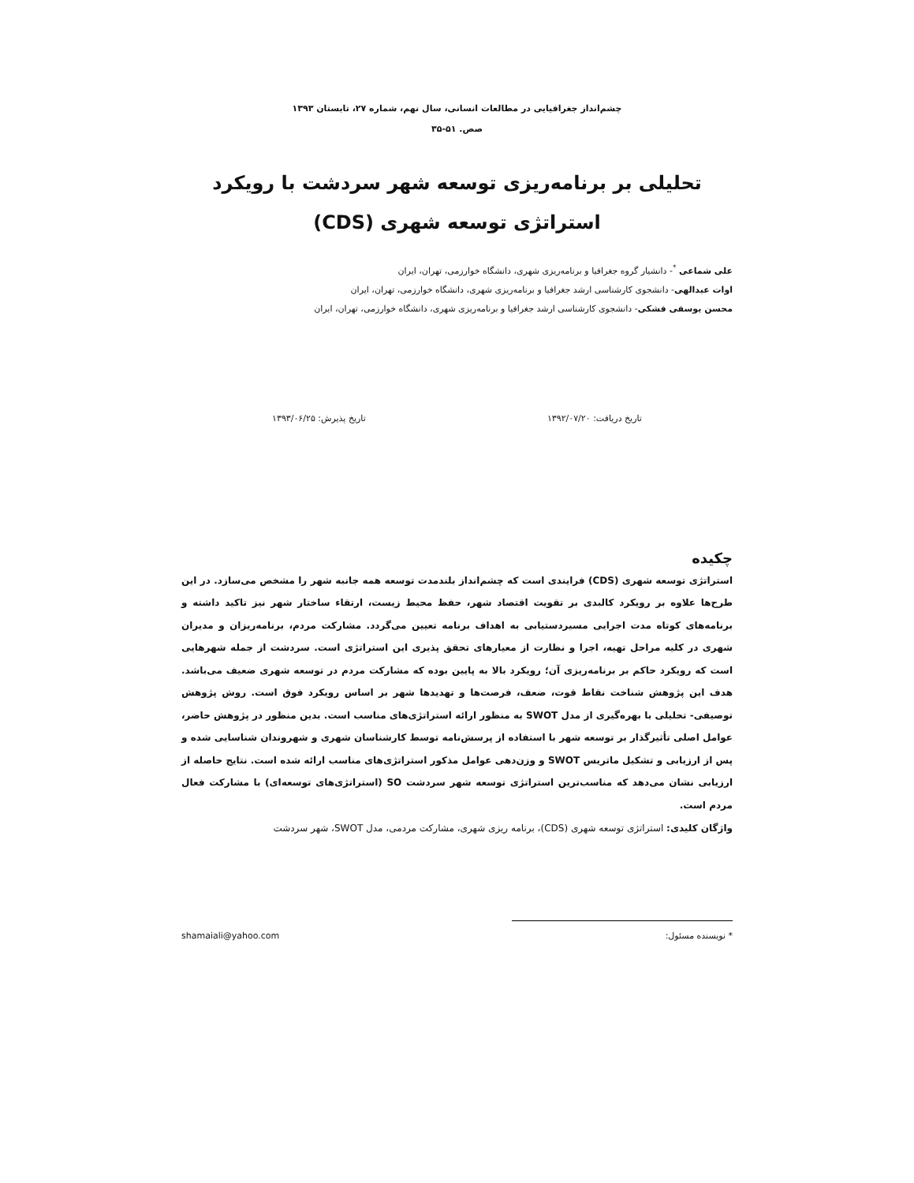چشم‌انداز جغرافیایی در مطالعات انسانی، سال نهم، شماره ۲۷، تابستان ۱۳۹۳
صص. ۵۱-۳۵
تحلیلی بر برنامه‌ریزی توسعه شهر سردشت با رویکرد
استراتژی توسعه شهری (CDS)
علی شماعی <sup>*</sup>- دانشیار گروه جغرافیا و برنامه‌ریزی شهری، دانشگاه خوارزمی، تهران، ایران
اوات عبدالهی- دانشجوی کارشناسی ارشد جغرافیا و برنامه‌ریزی شهری، دانشگاه خوارزمی، تهران، ایران
محسن یوسفی فشکی- دانشجوی کارشناسی ارشد جغرافیا و برنامه‌ریزی شهری، دانشگاه خوارزمی، تهران، ایران
تاریخ دریافت: ۱۳۹۲/۰۷/۲۰ تاریخ پذیرش: ۱۳۹۳/۰۶/۲۵
چکیده
استراتژی توسعه شهری (CDS) فرایندی است که چشم‌انداز بلندمدت توسعه همه جانبه شهر را مشخص می‌سازد. در این طرح‌ها علاوه بر رویکرد کالبدی بر تقویت اقتصاد شهر، حفظ محیط زیست، ارتقاء ساختار شهر نیز تاکید داشته و برنامه‌های کوتاه مدت اجرایی مسیردستیابی به اهداف برنامه تعیین می‌گردد. مشارکت مردم، برنامه‌ریزان و مدیران شهری در کلیه مراحل تهیه، اجرا و نظارت از معیارهای تحقق پذیری این استراتژی است. سردشت از جمله شهرهایی است که رویکرد حاکم بر برنامه‌ریزی آن؛ رویکرد بالا به پایین بوده که مشارکت مردم در توسعه شهری ضعیف می‌باشد. هدف این پژوهش شناخت نقاط قوت، ضعف، فرصت‌ها و تهدیدها شهر بر اساس رویکرد فوق است. روش پژوهش توصیفی- تحلیلی با بهره‌گیری از مدل SWOT به منظور ارائه استراتژی‌های مناسب است. بدین منظور در پژوهش حاضر، عوامل اصلی تأثیرگذار بر توسعه شهر با استفاده از پرسش‌نامه توسط کارشناسان شهری و شهروندان شناسایی شده و پس از ارزیابی و تشکیل ماتریس SWOT و وزن‌دهی عوامل مذکور استراتژی‌های مناسب ارائه شده است. نتایج حاصله از ارزیابی نشان می‌دهد که مناسب‌ترین استراتژی توسعه شهر سردشت SO (استراتژی‌های توسعه‌ای) با مشارکت فعال مردم است.
واژگان کلیدی: استراتژی توسعه شهری (CDS)، برنامه ریزی شهری، مشارکت مردمی، مدل SWOT، شهر سردشت
* نویسنده مسئول: shamaiali@yahoo.com